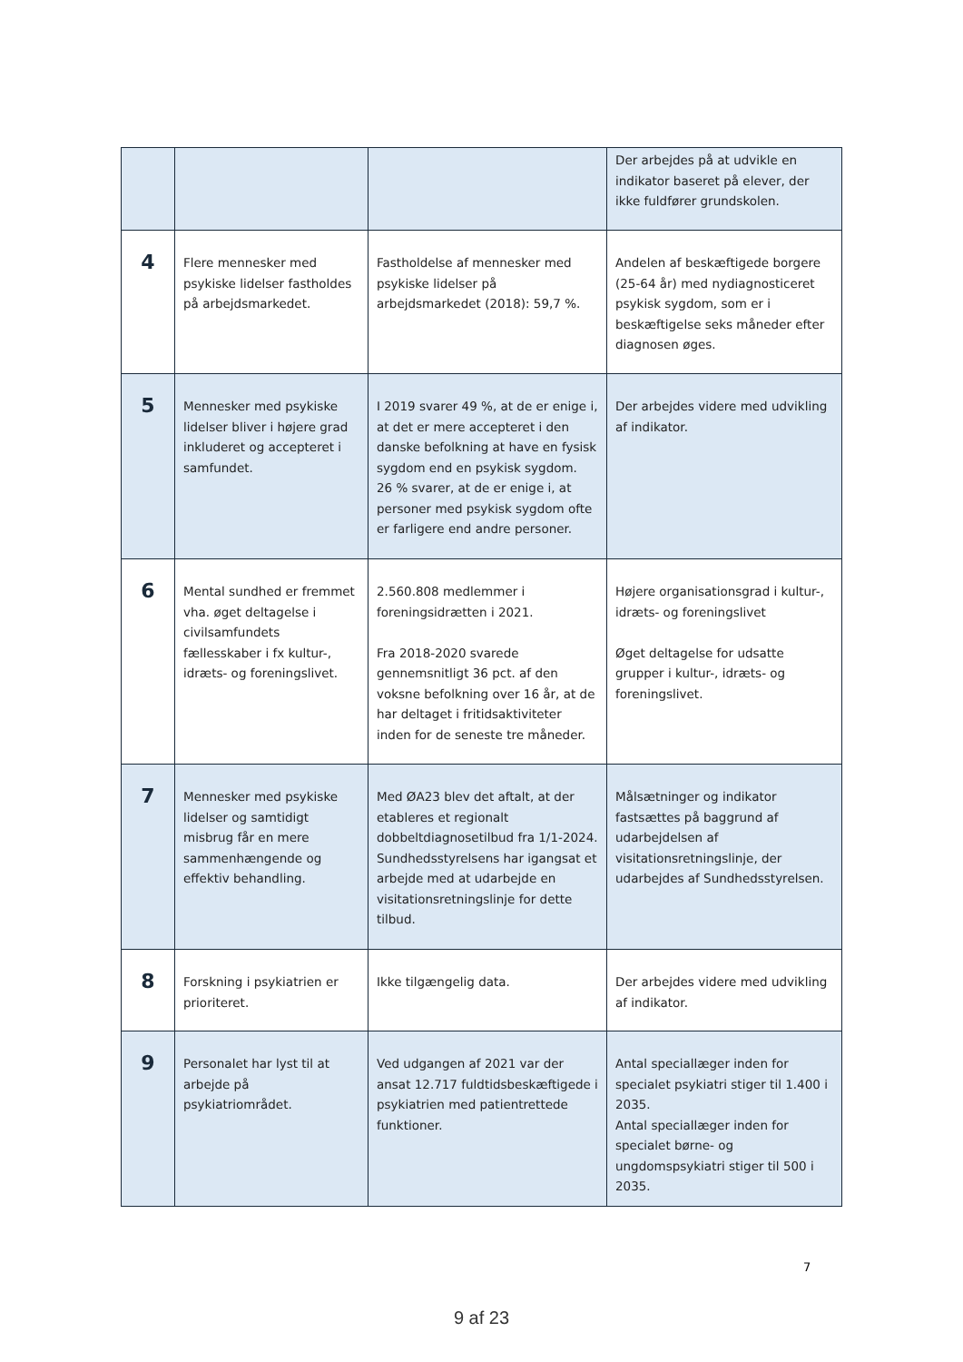| | | | Der arbejdes på at udvikle en indikator baseret på elever, der ikke fuldfører grundskolen. |
| 4 | Flere mennesker med psykiske lidelser fastholdes på arbejdsmarkedet. | Fastholdelse af mennesker med psykiske lidelser på arbejdsmarkedet (2018): 59,7 %. | Andelen af beskæftigede borgere (25-64 år) med nydiagnosticeret psykisk sygdom, som er i beskæftigelse seks måneder efter diagnosen øges. |
| 5 | Mennesker med psykiske lidelser bliver i højere grad inkluderet og accepteret i samfundet. | I 2019 svarer 49 %, at de er enige i, at det er mere accepteret i den danske befolkning at have en fysisk sygdom end en psykisk sygdom. 26 % svarer, at de er enige i, at personer med psykisk sygdom ofte er farligere end andre personer. | Der arbejdes videre med udvikling af indikator. |
| 6 | Mental sundhed er fremmet vha. øget deltagelse i civilsamfundets fællesskaber i fx kultur-, idræts- og foreningslivet. | 2.560.808 medlemmer i foreningsidrætten i 2021. Fra 2018-2020 svarede gennemsnitligt 36 pct. af den voksne befolkning over 16 år, at de har deltaget i fritidsaktiviteter inden for de seneste tre måneder. | Højere organisationsgrad i kultur-, idræts- og foreningslivet Øget deltagelse for udsatte grupper i kultur-, idræts- og foreningslivet. |
| 7 | Mennesker med psykiske lidelser og samtidigt misbrug får en mere sammenhængende og effektiv behandling. | Med ØA23 blev det aftalt, at der etableres et regionalt dobbeltdiagnosetilbud fra 1/1-2024. Sundhedsstyrelsens har igangsat et arbejde med at udarbejde en visitationsretningslinje for dette tilbud. | Målsætninger og indikator fastsættes på baggrund af udarbejdelsen af visitationsretningslinje, der udarbejdes af Sundhedsstyrelsen. |
| 8 | Forskning i psykiatrien er prioriteret. | Ikke tilgængelig data. | Der arbejdes videre med udvikling af indikator. |
| 9 | Personalet har lyst til at arbejde på psykiatriområdet. | Ved udgangen af 2021 var der ansat 12.717 fuldtidsbeskæftigede i psykiatrien med patientrettede funktioner. | Antal speciallæger inden for specialet psykiatri stiger til 1.400 i 2035. Antal speciallæger inden for specialet børne- og ungdomspsykiatri stiger til 500 i 2035. |
7
9 af 23